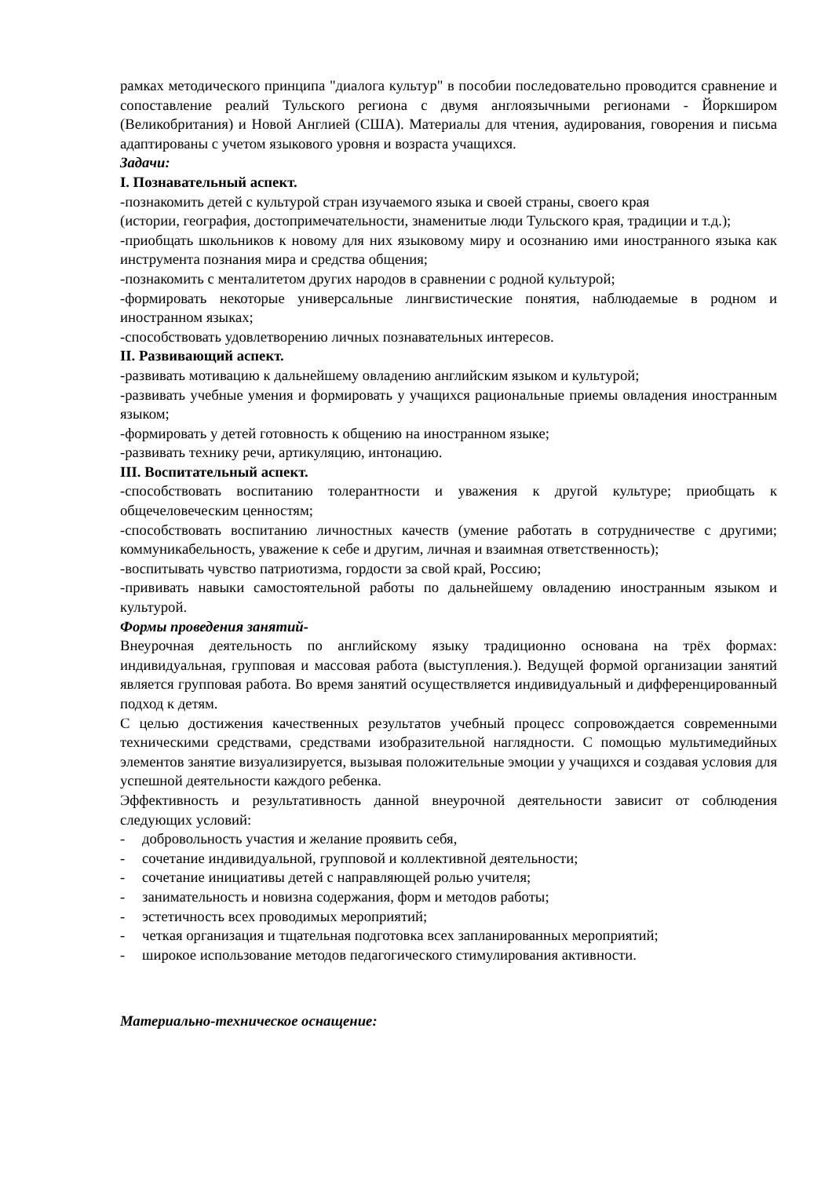рамках методического принципа "диалога культур" в пособии последовательно проводится сравнение и сопоставление реалий Тульского региона с двумя англоязычными регионами - Йоркширом (Великобритания) и Новой Англией (США). Материалы для чтения, аудирования, говорения и письма адаптированы с учетом языкового уровня и возраста учащихся.
Задачи:
I. Познавательный аспект.
-познакомить детей с культурой стран изучаемого языка и своей страны, своего края
(истории, география, достопримечательности, знаменитые люди Тульского края, традиции и т.д.);
-приобщать школьников к новому для них языковому миру и осознанию ими иностранного языка как инструмента познания мира и средства общения;
-познакомить с менталитетом других народов в сравнении с родной культурой;
-формировать некоторые универсальные лингвистические понятия, наблюдаемые в родном и иностранном языках;
-способствовать удовлетворению личных познавательных интересов.
II. Развивающий аспект.
-развивать мотивацию к дальнейшему овладению английским языком и культурой;
-развивать учебные умения и формировать у учащихся рациональные приемы овладения иностранным языком;
-формировать у детей готовность к общению на иностранном языке;
-развивать технику речи, артикуляцию, интонацию.
III. Воспитательный аспект.
-способствовать воспитанию толерантности и уважения к другой культуре; приобщать к общечеловеческим ценностям;
-способствовать воспитанию личностных качеств (умение работать в сотрудничестве с другими; коммуникабельность, уважение к себе и другим, личная и взаимная ответственность);
-воспитывать чувство патриотизма, гордости за свой край, Россию;
-прививать навыки самостоятельной работы по дальнейшему овладению иностранным языком и культурой.
Формы проведения занятий-
Внеурочная деятельность по английскому языку традиционно основана на трёх формах: индивидуальная, групповая и массовая работа (выступления.). Ведущей формой организации занятий является групповая работа. Во время занятий осуществляется индивидуальный и дифференцированный подход к детям.
С целью достижения качественных результатов учебный процесс сопровождается современными техническими средствами, средствами изобразительной наглядности. С помощью мультимедийных элементов занятие визуализируется, вызывая положительные эмоции у учащихся и создавая условия для успешной деятельности каждого ребенка.
Эффективность и результативность данной внеурочной деятельности зависит от соблюдения следующих условий:
- добровольность участия и желание проявить себя,
- сочетание индивидуальной, групповой и коллективной деятельности;
- сочетание инициативы детей с направляющей ролью учителя;
- занимательность и новизна содержания, форм и методов работы;
- эстетичность всех проводимых мероприятий;
- четкая организация и тщательная подготовка всех запланированных мероприятий;
- широкое использование методов педагогического стимулирования активности.
Материально-техническое оснащение: